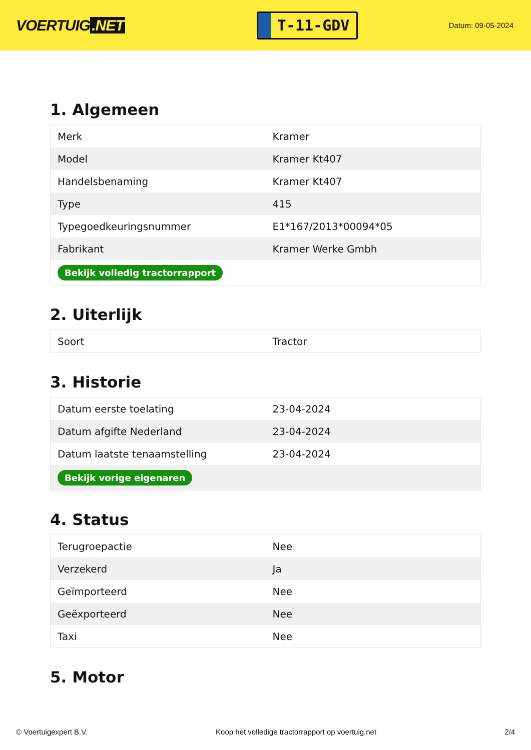VOERTUIG.NET
T-11-GDV
Datum: 09-05-2024
1. Algemeen
| Merk | Kramer |
| Model | Kramer Kt407 |
| Handelsbenaming | Kramer Kt407 |
| Type | 415 |
| Typegoedkeuringsnummer | E1*167/2013*00094*05 |
| Fabrikant | Kramer Werke Gmbh |
| Bekijk volledig tractorrapport | |
2. Uiterlijk
| Soort | Tractor |
3. Historie
| Datum eerste toelating | 23-04-2024 |
| Datum afgifte Nederland | 23-04-2024 |
| Datum laatste tenaamstelling | 23-04-2024 |
| Bekijk vorige eigenaren | |
4. Status
| Terugroepactie | Nee |
| Verzekerd | Ja |
| Geïmporteerd | Nee |
| Geëxporteerd | Nee |
| Taxi | Nee |
5. Motor
© Voertuigexpert B.V. Koop het volledige tractorrapport op voertuig.net 2/4